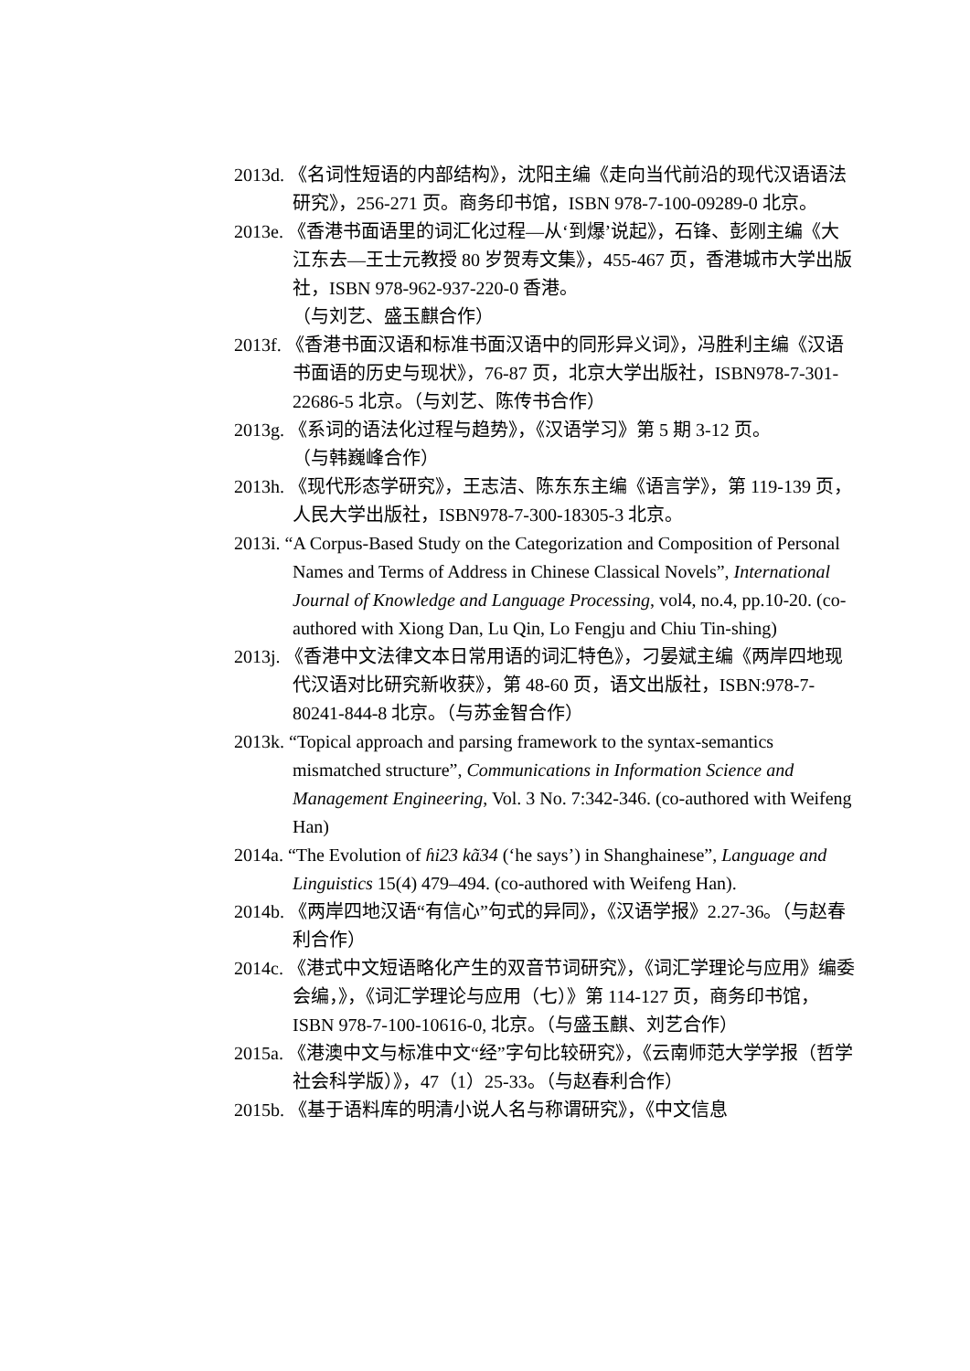2013d. 《名词性短语的内部结构》，沈阳主编《走向当代前沿的现代汉语语法研究》，256-271 页。商务印书馆，ISBN 978-7-100-09289-0 北京。
2013e. 《香港书面语里的词汇化过程—从‘到爆’说起》，石锋、彭刚主编《大江东去—王士元教授 80 岁贺寿文集》，455-467 页，香港城市大学出版社，ISBN 978-962-937-220-0 香港。
（与刘艺、盛玉麒合作）
2013f. 《香港书面汉语和标准书面汉语中的同形异义词》，冯胜利主编《汉语书面语的历史与现状》，76-87 页，北京大学出版社，ISBN978-7-301-22686-5 北京。（与刘艺、陈传书合作）
2013g. 《系词的语法化过程与趋势》，《汉语学习》第 5 期 3-12 页。
（与韩巍峰合作）
2013h. 《现代形态学研究》，王志洁、陈东东主编《语言学》，第 119-139 页，人民大学出版社，ISBN978-7-300-18305-3 北京。
2013i. “A Corpus-Based Study on the Categorization and Composition of Personal Names and Terms of Address in Chinese Classical Novels”, International Journal of Knowledge and Language Processing, vol4, no.4, pp.10-20. (co-authored with Xiong Dan, Lu Qin, Lo Fengju and Chiu Tin-shing)
2013j. 《香港中文法律文本日常用语的词汇特色》，刁晏斌主编《两岸四地现代汉语对比研究新收获》，第 48-60 页，语文出版社，ISBN:978-7-80241-844-8 北京。（与苏金智合作）
2013k. “Topical approach and parsing framework to the syntax-semantics mismatched structure”, Communications in Information Science and Management Engineering, Vol. 3 No. 7:342-346. (co-authored with Weifeng Han)
2014a. “The Evolution of ɦi23 kã34 (‘he says’) in Shanghainese”, Language and Linguistics 15(4) 479–494. (co-authored with Weifeng Han).
2014b. 《两岸四地汉语“有信心”句式的异同》，《汉语学报》2.27-36。（与赵春利合作）
2014c. 《港式中文短语略化产生的双音节词研究》，《词汇学理论与应用》编委会编，》，《词汇学理论与应用（七）》第 114-127 页，商务印书馆，ISBN 978-7-100-10616-0, 北京。（与盛玉麒、刘艺合作）
2015a. 《港澳中文与标准中文“经”字句比较研究》，《云南师范大学学报（哲学社会科学版）》，47（1）25-33。（与赵春利合作）
2015b. 《基于语料库的明清小说人名与称谓研究》，《中文信息